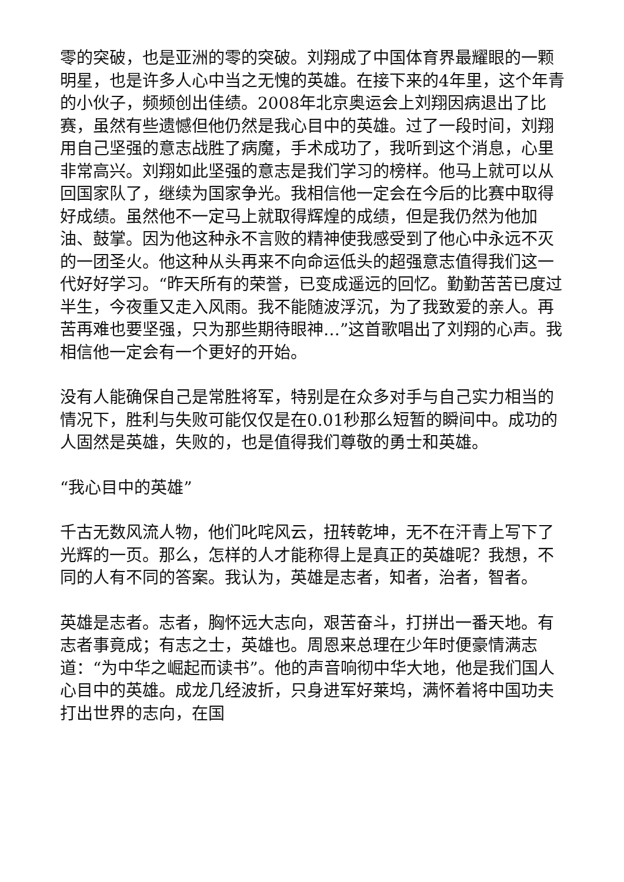零的突破，也是亚洲的零的突破。刘翔成了中国体育界最耀眼的一颗明星，也是许多人心中当之无愧的英雄。在接下来的4年里，这个年青的小伙子，频频创出佳绩。2008年北京奥运会上刘翔因病退出了比赛，虽然有些遗憾但他仍然是我心目中的英雄。过了一段时间，刘翔用自己坚强的意志战胜了病魔，手术成功了，我听到这个消息，心里非常高兴。刘翔如此坚强的意志是我们学习的榜样。他马上就可以从回国家队了，继续为国家争光。我相信他一定会在今后的比赛中取得好成绩。虽然他不一定马上就取得辉煌的成绩，但是我仍然为他加油、鼓掌。因为他这种永不言败的精神使我感受到了他心中永远不灭的一团圣火。他这种从头再来不向命运低头的超强意志值得我们这一代好好学习。“昨天所有的荣誉，已变成遥远的回忆。勤勤苦苦已度过半生，今夜重又走入风雨。我不能随波浮沉，为了我致爱的亲人。再苦再难也要坚强，只为那些期待眼神…”这首歌唱出了刘翔的心声。我相信他一定会有一个更好的开始。
没有人能确保自己是常胜将军，特别是在众多对手与自己实力相当的情况下，胜利与失败可能仅仅是在0.01秒那么短暂的瞬间中。成功的人固然是英雄，失败的，也是值得我们尊敬的勇士和英雄。
“我心目中的英雄”
千古无数风流人物，他们叱咤风云，扭转乾坤，无不在汗青上写下了光辉的一页。那么，怎样的人才能称得上是真正的英雄呢？我想，不同的人有不同的答案。我认为，英雄是志者，知者，治者，智者。
英雄是志者。志者，胸怀远大志向，艰苦奋斗，打拼出一番天地。有志者事竟成；有志之士，英雄也。周恩来总理在少年时便豪情满志道：“为中华之崛起而读书”。他的声音响彻中华大地，他是我们国人心目中的英雄。成龙几经波折，只身进军好莱坞，满怀着将中国功夫打出世界的志向，在国